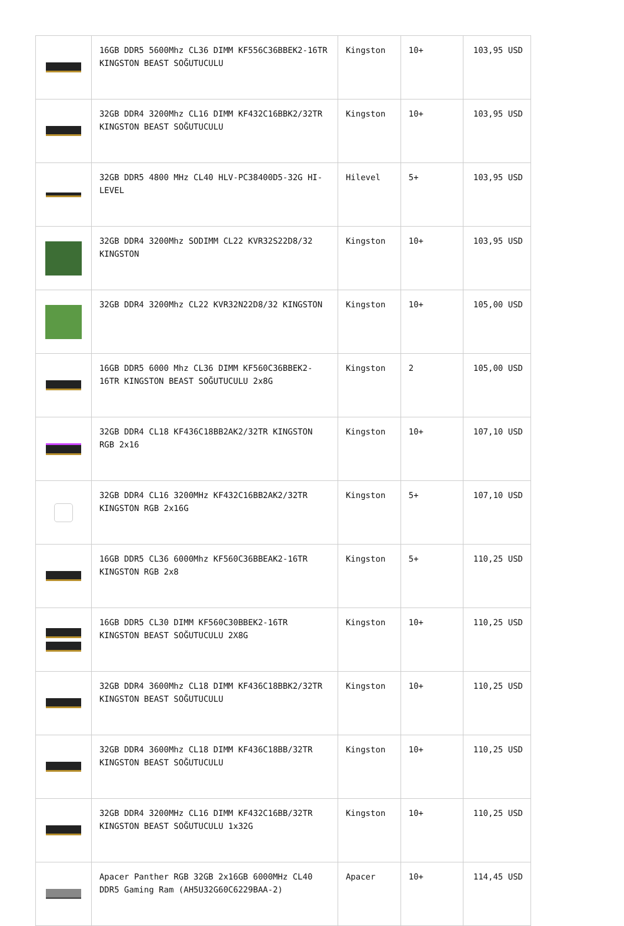| | 16GB DDR5 5600Mhz CL36 DIMM KF556C36BBEK2-16TR KINGSTON BEAST SOĞUTUCULU | Kingston | 10+ | 103,95 USD |
| | 32GB DDR4 3200Mhz CL16 DIMM KF432C16BBK2/32TR KINGSTON BEAST SOĞUTUCULU | Kingston | 10+ | 103,95 USD |
| | 32GB DDR5 4800 MHz CL40 HLV-PC38400D5-32G HI-LEVEL | Hilevel | 5+ | 103,95 USD |
| | 32GB DDR4 3200Mhz SODIMM CL22 KVR32S22D8/32 KINGSTON | Kingston | 10+ | 103,95 USD |
| | 32GB DDR4 3200Mhz CL22 KVR32N22D8/32 KINGSTON | Kingston | 10+ | 105,00 USD |
| | 16GB DDR5 6000 Mhz CL36 DIMM KF560C36BBEK2-16TR KINGSTON BEAST SOĞUTUCULU 2x8G | Kingston | 2 | 105,00 USD |
| | 32GB DDR4 CL18 KF436C18BB2AK2/32TR KINGSTON RGB 2x16 | Kingston | 10+ | 107,10 USD |
| | 32GB DDR4 CL16 3200MHz KF432C16BB2AK2/32TR KINGSTON RGB 2x16G | Kingston | 5+ | 107,10 USD |
| | 16GB DDR5 CL36 6000Mhz KF560C36BBEAK2-16TR KINGSTON RGB 2x8 | Kingston | 5+ | 110,25 USD |
| | 16GB DDR5 CL30 DIMM KF560C30BBEK2-16TR KINGSTON BEAST SOĞUTUCULU 2X8G | Kingston | 10+ | 110,25 USD |
| | 32GB DDR4 3600Mhz CL18 DIMM KF436C18BBK2/32TR KINGSTON BEAST SOĞUTUCULU | Kingston | 10+ | 110,25 USD |
| | 32GB DDR4 3600Mhz CL18 DIMM KF436C18BB/32TR KINGSTON BEAST SOĞUTUCULU | Kingston | 10+ | 110,25 USD |
| | 32GB DDR4 3200MHz CL16 DIMM KF432C16BB/32TR KINGSTON BEAST SOĞUTUCULU 1x32G | Kingston | 10+ | 110,25 USD |
| | Apacer Panther RGB 32GB 2x16GB 6000MHz CL40 DDR5 Gaming Ram (AH5U32G60C6229BAA-2) | Apacer | 10+ | 114,45 USD |